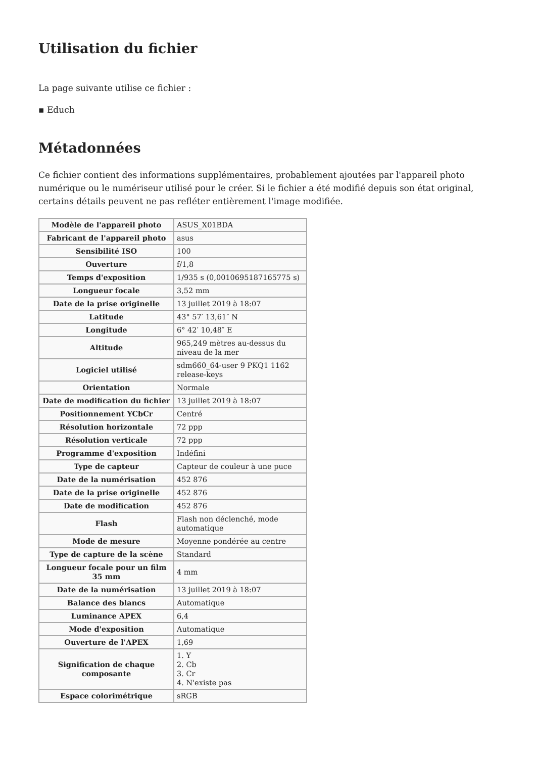Utilisation du fichier
La page suivante utilise ce fichier :
▪ Educh
Métadonnées
Ce fichier contient des informations supplémentaires, probablement ajoutées par l'appareil photo numérique ou le numériseur utilisé pour le créer. Si le fichier a été modifié depuis son état original, certains détails peuvent ne pas refléter entièrement l'image modifiée.
| Modèle de l'appareil photo | ASUS_X01BDA |
| Fabricant de l'appareil photo | asus |
| Sensibilité ISO | 100 |
| Ouverture | f/1,8 |
| Temps d'exposition | 1/935 s (0,0010695187165775 s) |
| Longueur focale | 3,52 mm |
| Date de la prise originelle | 13 juillet 2019 à 18:07 |
| Latitude | 43° 57′ 13,61″ N |
| Longitude | 6° 42′ 10,48″ E |
| Altitude | 965,249 mètres au-dessus du niveau de la mer |
| Logiciel utilisé | sdm660_64-user 9 PKQ1 1162 release-keys |
| Orientation | Normale |
| Date de modification du fichier | 13 juillet 2019 à 18:07 |
| Positionnement YCbCr | Centré |
| Résolution horizontale | 72 ppp |
| Résolution verticale | 72 ppp |
| Programme d'exposition | Indéfini |
| Type de capteur | Capteur de couleur à une puce |
| Date de la numérisation | 452 876 |
| Date de la prise originelle | 452 876 |
| Date de modification | 452 876 |
| Flash | Flash non déclenché, mode automatique |
| Mode de mesure | Moyenne pondérée au centre |
| Type de capture de la scène | Standard |
| Longueur focale pour un film 35 mm | 4 mm |
| Date de la numérisation | 13 juillet 2019 à 18:07 |
| Balance des blancs | Automatique |
| Luminance APEX | 6,4 |
| Mode d'exposition | Automatique |
| Ouverture de l'APEX | 1,69 |
| Signification de chaque composante | 1. Y 2. Cb 3. Cr 4. N'existe pas |
| Espace colorimétrique | sRGB |